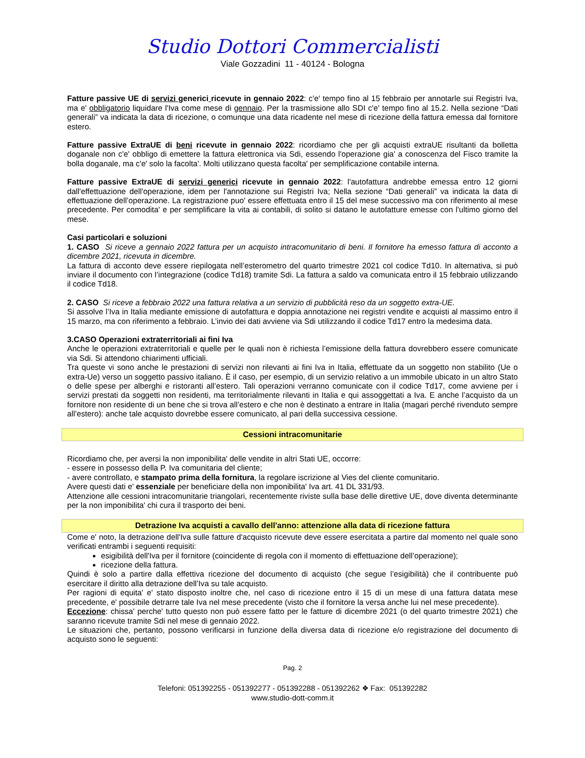Studio Dottori Commercialisti
Viale Gozzadini 11 - 40124 - Bologna
Fatture passive UE di servizi generici ricevute in gennaio 2022: c'e' tempo fino al 15 febbraio per annotarle sui Registri Iva, ma e' obbligatorio liquidare l'Iva come mese di gennaio. Per la trasmissione allo SDI c'e' tempo fino al 15.2. Nella sezione “Dati generali” va indicata la data di ricezione, o comunque una data ricadente nel mese di ricezione della fattura emessa dal fornitore estero.
Fatture passive ExtraUE di beni ricevute in gennaio 2022: ricordiamo che per gli acquisti extraUE risultanti da bolletta doganale non c'e' obbligo di emettere la fattura elettronica via Sdi, essendo l'operazione gia' a conoscenza del Fisco tramite la bolla doganale, ma c'e' solo la facolta'. Molti utilizzano questa facolta' per semplificazione contabile interna.
Fatture passive ExtraUE di servizi generici ricevute in gennaio 2022: l'autofattura andrebbe emessa entro 12 giorni dall'effettuazione dell'operazione, idem per l'annotazione sui Registri Iva; Nella sezione “Dati generali” va indicata la data di effettuazione dell’operazione. La registrazione puo' essere effettuata entro il 15 del mese successivo ma con riferimento al mese precedente. Per comodita' e per semplificare la vita ai contabili, di solito si datano le autofatture emesse con l'ultimo giorno del mese.
Casi particolari e soluzioni
1. CASO Si riceve a gennaio 2022 fattura per un acquisto intracomunitario di beni. Il fornitore ha emesso fattura di acconto a dicembre 2021, ricevuta in dicembre.
La fattura di acconto deve essere riepilogata nell’esterometro del quarto trimestre 2021 col codice Td10. In alternativa, si può inviare il documento con l’integrazione (codice Td18) tramite Sdi. La fattura a saldo va comunicata entro il 15 febbraio utilizzando il codice Td18.
2. CASO Si riceve a febbraio 2022 una fattura relativa a un servizio di pubblicità reso da un soggetto extra-UE.
Si assolve l’Iva in Italia mediante emissione di autofattura e doppia annotazione nei registri vendite e acquisti al massimo entro il 15 marzo, ma con riferimento a febbraio. L’invio dei dati avviene via Sdi utilizzando il codice Td17 entro la medesima data.
3.CASO Operazioni extraterritoriali ai fini Iva
Anche le operazioni extraterritoriali e quelle per le quali non è richiesta l’emissione della fattura dovrebbero essere comunicate via Sdi. Si attendono chiarimenti ufficiali.
Tra queste vi sono anche le prestazioni di servizi non rilevanti ai fini Iva in Italia, effettuate da un soggetto non stabilito (Ue o extra-Ue) verso un soggetto passivo italiano. È il caso, per esempio, di un servizio relativo a un immobile ubicato in un altro Stato o delle spese per alberghi e ristoranti all’estero. Tali operazioni verranno comunicate con il codice Td17, come avviene per i servizi prestati da soggetti non residenti, ma territorialmente rilevanti in Italia e qui assoggettati a Iva. E anche l’acquisto da un fornitore non residente di un bene che si trova all’estero e che non è destinato a entrare in Italia (magari perché rivenduto sempre all’estero): anche tale acquisto dovrebbe essere comunicato, al pari della successiva cessione.
Cessioni intracomunitarie
Ricordiamo che, per aversi la non imponibilita' delle vendite in altri Stati UE, occorre:
- essere in possesso della P. Iva comunitaria del cliente;
- avere controllato, e stampato prima della fornitura, la regolare iscrizione al Vies del cliente comunitario.
Avere questi dati e' essenziale per beneficiare della non imponibilita' Iva art. 41 DL 331/93.
Attenzione alle cessioni intracomunitarie triangolari, recentemente riviste sulla base delle direttive UE, dove diventa determinante per la non imponibilita' chi cura il trasporto dei beni.
Detrazione Iva acquisti a cavallo dell'anno: attenzione alla data di ricezione fattura
Come e' noto, la detrazione dell'Iva sulle fatture d'acquisto ricevute deve essere esercitata a partire dal momento nel quale sono verificati entrambi i seguenti requisiti:
esigibilità dell'Iva per il fornitore (coincidente di regola con il momento di effettuazione dell’operazione);
ricezione della fattura.
Quindi è solo a partire dalla effettiva ricezione del documento di acquisto (che segue l’esigibilità) che il contribuente può esercitare il diritto alla detrazione dell’Iva su tale acquisto.
Per ragioni di equita' e' stato disposto inoltre che, nel caso di ricezione entro il 15 di un mese di una fattura datata mese precedente, e' possibile detrarre tale Iva nel mese precedente (visto che il fornitore la versa anche lui nel mese precedente).
Eccezione: chissa' perche' tutto questo non può essere fatto per le fatture di dicembre 2021 (o del quarto trimestre 2021) che saranno ricevute tramite Sdi nel mese di gennaio 2022.
Le situazioni che, pertanto, possono verificarsi in funzione della diversa data di ricezione e/o registrazione del documento di acquisto sono le seguenti:
Pag. 2
Telefoni: 051392255 - 051392277 - 051392288 - 051392262 ❖ Fax: 051392282
www.studio-dott-comm.it